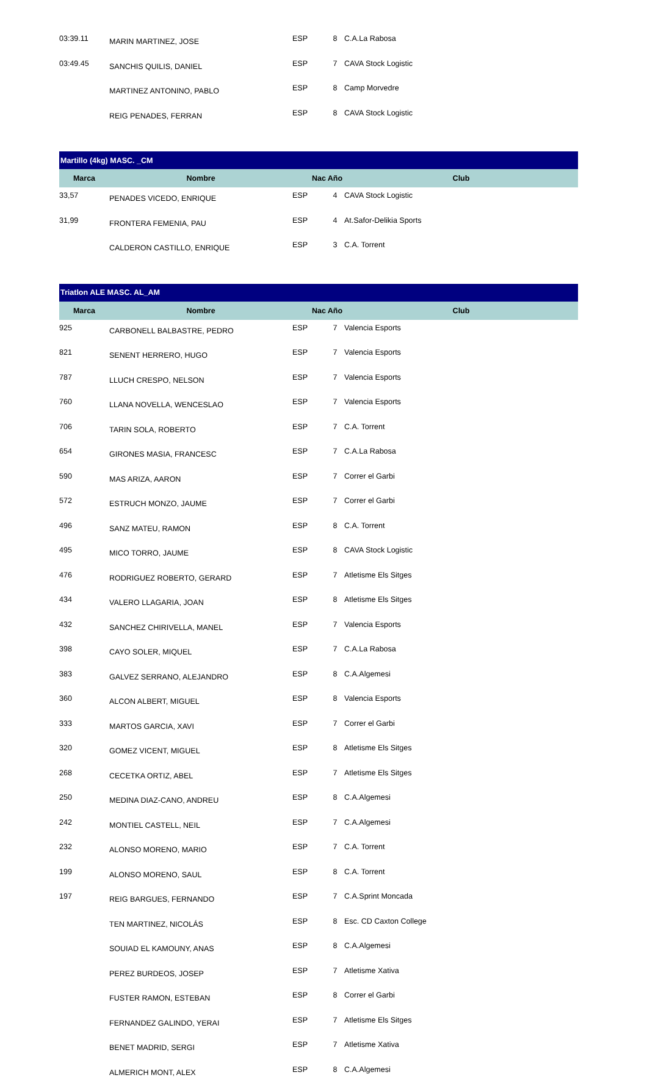| 03:39.11 | MARIN MARTINEZ, JOSE | ESP | 8 | C.A.La Rabosa |
| 03:49.45 | SANCHIS QUILIS, DANIEL | ESP | 7 | CAVA Stock Logistic |
| | MARTINEZ ANTONINO, PABLO | ESP | 8 | Camp Morvedre |
| | REIG PENADES, FERRAN | ESP | 8 | CAVA Stock Logistic |
| Martillo (4kg) MASC. _CM | | | | |
| Marca | Nombre | Nac | Año | Club |
| 33,57 | PENADES VICEDO, ENRIQUE | ESP | 4 | CAVA Stock Logistic |
| 31,99 | FRONTERA FEMENIA, PAU | ESP | 4 | At.Safor-Delikia Sports |
| | CALDERON CASTILLO, ENRIQUE | ESP | 3 | C.A. Torrent |
| Triatlon ALE MASC. AL_AM | | | | |
| Marca | Nombre | Nac | Año | Club |
| 925 | CARBONELL BALBASTRE, PEDRO | ESP | 7 | Valencia Esports |
| 821 | SENENT HERRERO, HUGO | ESP | 7 | Valencia Esports |
| 787 | LLUCH CRESPO, NELSON | ESP | 7 | Valencia Esports |
| 760 | LLANA NOVELLA, WENCESLAO | ESP | 7 | Valencia Esports |
| 706 | TARIN SOLA, ROBERTO | ESP | 7 | C.A. Torrent |
| 654 | GIRONES MASIA, FRANCESC | ESP | 7 | C.A.La Rabosa |
| 590 | MAS ARIZA, AARON | ESP | 7 | Correr el Garbi |
| 572 | ESTRUCH MONZO, JAUME | ESP | 7 | Correr el Garbi |
| 496 | SANZ MATEU, RAMON | ESP | 8 | C.A. Torrent |
| 495 | MICO TORRO, JAUME | ESP | 8 | CAVA Stock Logistic |
| 476 | RODRIGUEZ ROBERTO, GERARD | ESP | 7 | Atletisme Els Sitges |
| 434 | VALERO LLAGARIA, JOAN | ESP | 8 | Atletisme Els Sitges |
| 432 | SANCHEZ CHIRIVELLA, MANEL | ESP | 7 | Valencia Esports |
| 398 | CAYO SOLER, MIQUEL | ESP | 7 | C.A.La Rabosa |
| 383 | GALVEZ SERRANO, ALEJANDRO | ESP | 8 | C.A.Algemesi |
| 360 | ALCON ALBERT, MIGUEL | ESP | 8 | Valencia Esports |
| 333 | MARTOS GARCIA, XAVI | ESP | 7 | Correr el Garbi |
| 320 | GOMEZ VICENT, MIGUEL | ESP | 8 | Atletisme Els Sitges |
| 268 | CECETKA ORTIZ, ABEL | ESP | 7 | Atletisme Els Sitges |
| 250 | MEDINA DIAZ-CANO, ANDREU | ESP | 8 | C.A.Algemesi |
| 242 | MONTIEL CASTELL, NEIL | ESP | 7 | C.A.Algemesi |
| 232 | ALONSO MORENO, MARIO | ESP | 7 | C.A. Torrent |
| 199 | ALONSO MORENO, SAUL | ESP | 8 | C.A. Torrent |
| 197 | REIG BARGUES, FERNANDO | ESP | 7 | C.A.Sprint Moncada |
| | TEN MARTINEZ, NICOLÁS | ESP | 8 | Esc. CD Caxton College |
| | SOUIAD EL KAMOUNY, ANAS | ESP | 8 | C.A.Algemesi |
| | PEREZ BURDEOS, JOSEP | ESP | 7 | Atletisme Xativa |
| | FUSTER RAMON, ESTEBAN | ESP | 8 | Correr el Garbi |
| | FERNANDEZ GALINDO, YERAI | ESP | 7 | Atletisme Els Sitges |
| | BENET MADRID, SERGI | ESP | 7 | Atletisme Xativa |
| | ALMERICH MONT, ALEX | ESP | 8 | C.A.Algemesi |